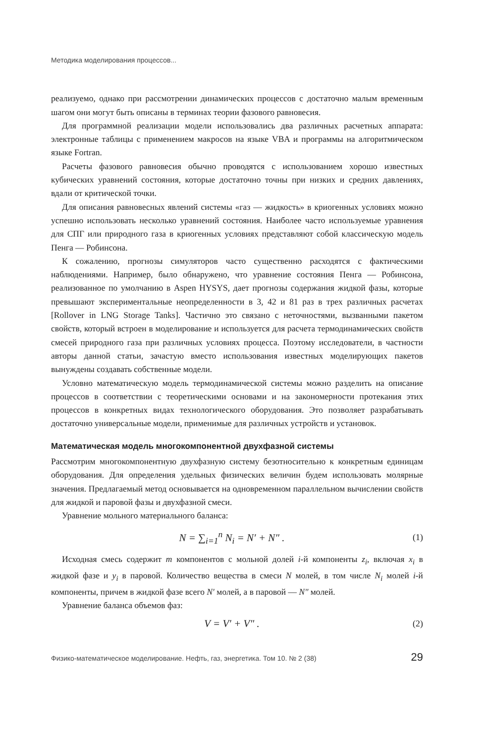Методика моделирования процессов...
реализуемо, однако при рассмотрении динамических процессов с достаточно малым временным шагом они могут быть описаны в терминах теории фазового равновесия.
Для программной реализации модели использовались два различных расчетных аппарата: электронные таблицы с применением макросов на языке VBA и программы на алгоритмическом языке Fortran.
Расчеты фазового равновесия обычно проводятся с использованием хорошо известных кубических уравнений состояния, которые достаточно точны при низких и средних давлениях, вдали от критической точки.
Для описания равновесных явлений системы «газ — жидкость» в криогенных условиях можно успешно использовать несколько уравнений состояния. Наиболее часто используемые уравнения для СПГ или природного газа в криогенных условиях представляют собой классическую модель Пенга — Робинсона.
К сожалению, прогнозы симуляторов часто существенно расходятся с фактическими наблюдениями. Например, было обнаружено, что уравнение состояния Пенга — Робинсона, реализованное по умолчанию в Aspen HYSYS, дает прогнозы содержания жидкой фазы, которые превышают экспериментальные неопределенности в 3, 42 и 81 раз в трех различных расчетах [Rollover in LNG Storage Tanks]. Частично это связано с неточностями, вызванными пакетом свойств, который встроен в моделирование и используется для расчета термодинамических свойств смесей природного газа при различных условиях процесса. Поэтому исследователи, в частности авторы данной статьи, зачастую вместо использования известных моделирующих пакетов вынуждены создавать собственные модели.
Условно математическую модель термодинамической системы можно разделить на описание процессов в соответствии с теоретическими основами и на закономерности протекания этих процессов в конкретных видах технологического оборудования. Это позволяет разрабатывать достаточно универсальные модели, применимые для различных устройств и установок.
Математическая модель многокомпонентной двухфазной системы
Рассмотрим многокомпонентную двухфазную систему безотносительно к конкретным единицам оборудования. Для определения удельных физических величин будем использовать молярные значения. Предлагаемый метод основывается на одновременном параллельном вычислении свойств для жидкой и паровой фазы и двухфазной смеси.
Уравнение мольного материального баланса:
N = ∑<sub>i=1</sub><sup>n</sup> N<sub>i</sub> = N′ + N″ . (1)
Исходная смесь содержит m компонентов с мольной долей i-й компоненты z<sub>i</sub>, включая x<sub>i</sub> в жидкой фазе и y<sub>i</sub> в паровой. Количество вещества в смеси N молей, в том числе N<sub>i</sub> молей i-й компоненты, причем в жидкой фазе всего N′ молей, а в паровой — N″ молей.
Уравнение баланса объемов фаз:
V = V′ + V″ . (2)
Физико-математическое моделирование. Нефть, газ, энергетика. Том 10. № 2 (38) 29